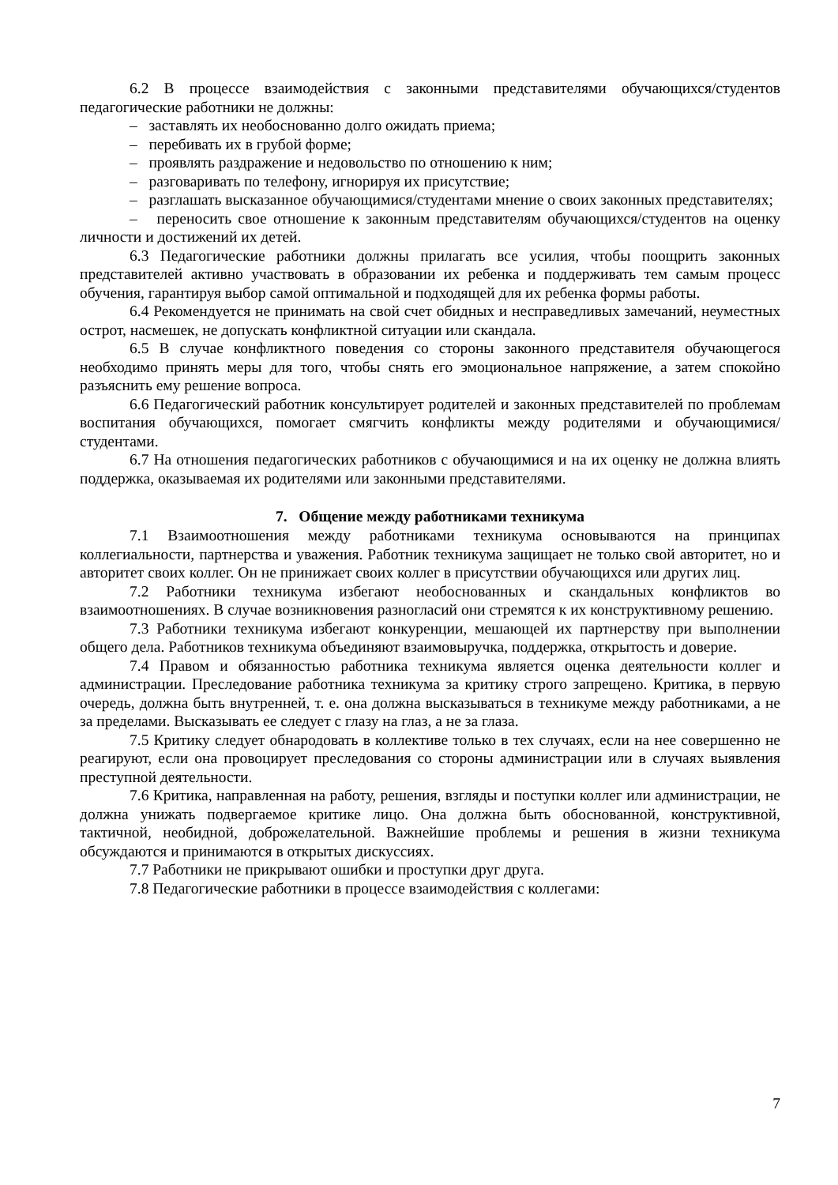6.2 В процессе взаимодействия с законными представителями обучающихся/студентов педагогические работники не должны:
– заставлять их необоснованно долго ожидать приема;
– перебивать их в грубой форме;
– проявлять раздражение и недовольство по отношению к ним;
– разговаривать по телефону, игнорируя их присутствие;
– разглашать высказанное обучающимися/студентами мнение о своих законных представителях;
– переносить свое отношение к законным представителям обучающихся/студентов на оценку личности и достижений их детей.
6.3 Педагогические работники должны прилагать все усилия, чтобы поощрить законных представителей активно участвовать в образовании их ребенка и поддерживать тем самым процесс обучения, гарантируя выбор самой оптимальной и подходящей для их ребенка формы работы.
6.4 Рекомендуется не принимать на свой счет обидных и несправедливых замечаний, неуместных острот, насмешек, не допускать конфликтной ситуации или скандала.
6.5 В случае конфликтного поведения со стороны законного представителя обучающегося необходимо принять меры для того, чтобы снять его эмоциональное напряжение, а затем спокойно разъяснить ему решение вопроса.
6.6 Педагогический работник консультирует родителей и законных представителей по проблемам воспитания обучающихся, помогает смягчить конфликты между родителями и обучающимися/студентами.
6.7 На отношения педагогических работников с обучающимися и на их оценку не должна влиять поддержка, оказываемая их родителями или законными представителями.
7. Общение между работниками техникума
7.1 Взаимоотношения между работниками техникума основываются на принципах коллегиальности, партнерства и уважения. Работник техникума защищает не только свой авторитет, но и авторитет своих коллег. Он не принижает своих коллег в присутствии обучающихся или других лиц.
7.2 Работники техникума избегают необоснованных и скандальных конфликтов во взаимоотношениях. В случае возникновения разногласий они стремятся к их конструктивному решению.
7.3 Работники техникума избегают конкуренции, мешающей их партнерству при выполнении общего дела. Работников техникума объединяют взаимовыручка, поддержка, открытость и доверие.
7.4 Правом и обязанностью работника техникума является оценка деятельности коллег и администрации. Преследование работника техникума за критику строго запрещено. Критика, в первую очередь, должна быть внутренней, т. е. она должна высказываться в техникуме между работниками, а не за пределами. Высказывать ее следует с глазу на глаз, а не за глаза.
7.5 Критику следует обнародовать в коллективе только в тех случаях, если на нее совершенно не реагируют, если она провоцирует преследования со стороны администрации или в случаях выявления преступной деятельности.
7.6 Критика, направленная на работу, решения, взгляды и поступки коллег или администрации, не должна унижать подвергаемое критике лицо. Она должна быть обоснованной, конструктивной, тактичной, необидной, доброжелательной. Важнейшие проблемы и решения в жизни техникума обсуждаются и принимаются в открытых дискуссиях.
7.7 Работники не прикрывают ошибки и проступки друг друга.
7.8 Педагогические работники в процессе взаимодействия с коллегами:
7